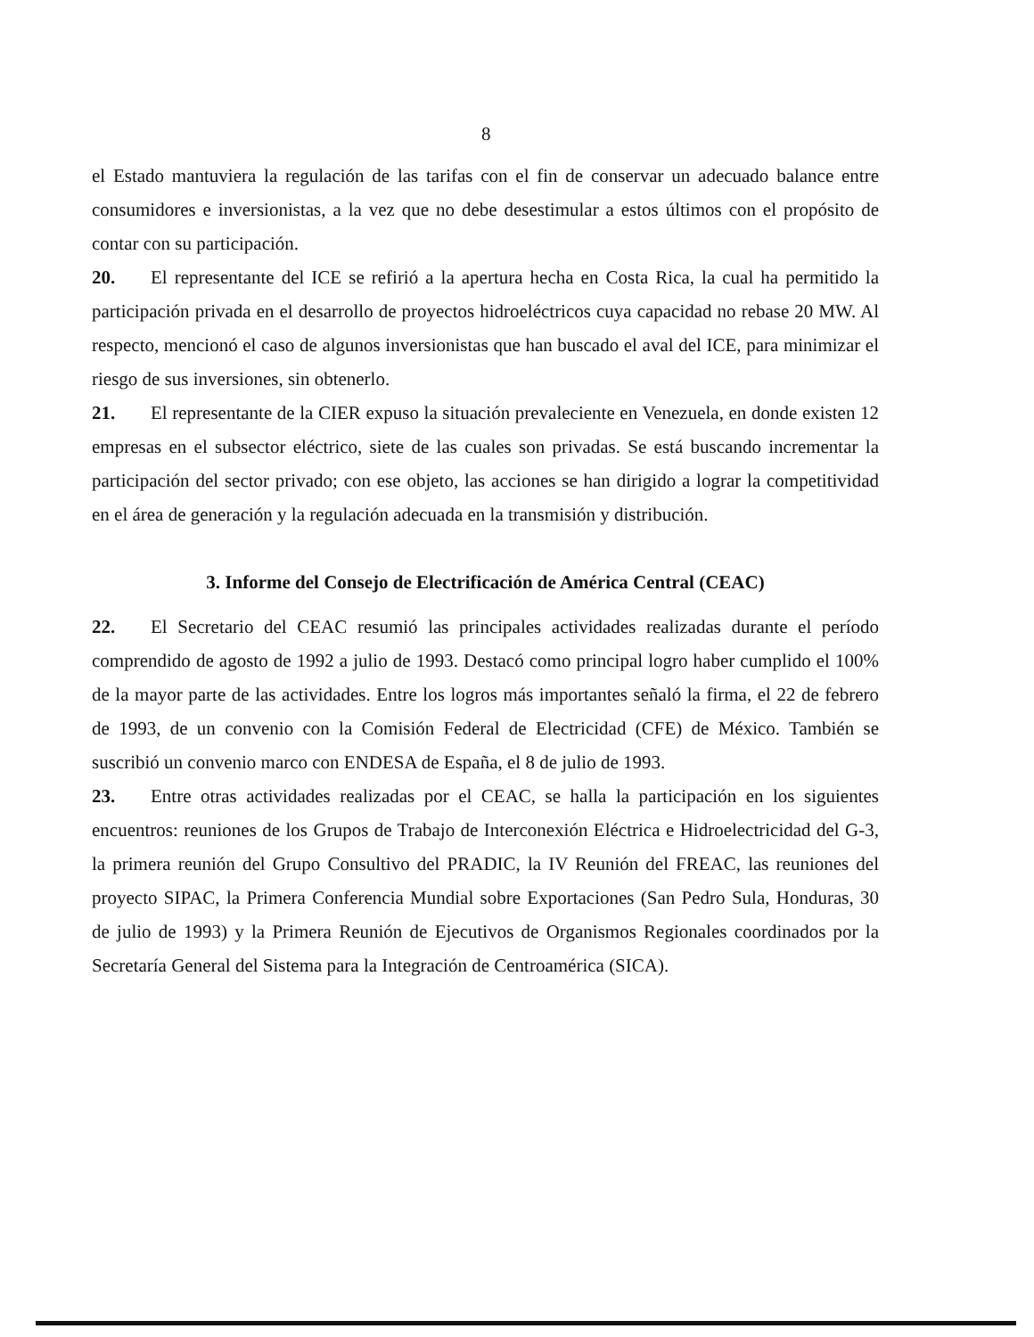8
el Estado mantuviera la regulación de las tarifas con el fin de conservar un adecuado balance entre consumidores e inversionistas, a la vez que no debe desestimular a estos últimos con el propósito de contar con su participación.
20. El representante del ICE se refirió a la apertura hecha en Costa Rica, la cual ha permitido la participación privada en el desarrollo de proyectos hidroeléctricos cuya capacidad no rebase 20 MW. Al respecto, mencionó el caso de algunos inversionistas que han buscado el aval del ICE, para minimizar el riesgo de sus inversiones, sin obtenerlo.
21. El representante de la CIER expuso la situación prevaleciente en Venezuela, en donde existen 12 empresas en el subsector eléctrico, siete de las cuales son privadas. Se está buscando incrementar la participación del sector privado; con ese objeto, las acciones se han dirigido a lograr la competitividad en el área de generación y la regulación adecuada en la transmisión y distribución.
3. Informe del Consejo de Electrificación de América Central (CEAC)
22. El Secretario del CEAC resumió las principales actividades realizadas durante el período comprendido de agosto de 1992 a julio de 1993. Destacó como principal logro haber cumplido el 100% de la mayor parte de las actividades. Entre los logros más importantes señaló la firma, el 22 de febrero de 1993, de un convenio con la Comisión Federal de Electricidad (CFE) de México. También se suscribió un convenio marco con ENDESA de España, el 8 de julio de 1993.
23. Entre otras actividades realizadas por el CEAC, se halla la participación en los siguientes encuentros: reuniones de los Grupos de Trabajo de Interconexión Eléctrica e Hidroelectricidad del G-3, la primera reunión del Grupo Consultivo del PRADIC, la IV Reunión del FREAC, las reuniones del proyecto SIPAC, la Primera Conferencia Mundial sobre Exportaciones (San Pedro Sula, Honduras, 30 de julio de 1993) y la Primera Reunión de Ejecutivos de Organismos Regionales coordinados por la Secretaría General del Sistema para la Integración de Centroamérica (SICA).